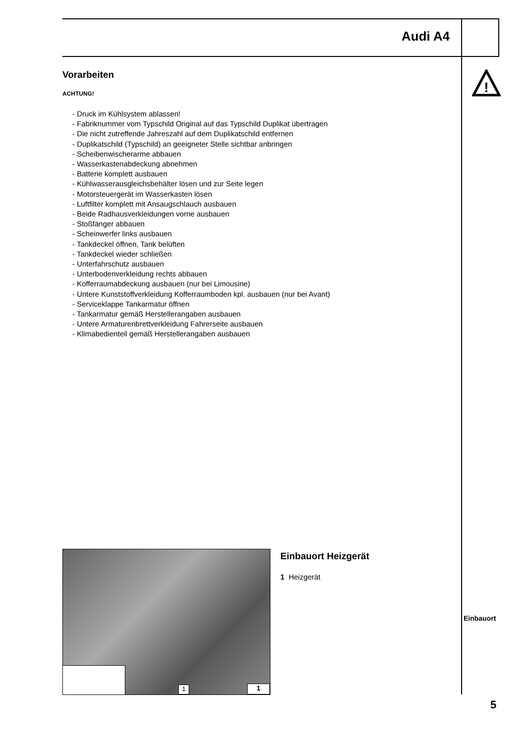Audi A4
!
Vorarbeiten
ACHTUNG!
- Druck im Kühlsystem ablassen!
- Fabriknummer vom Typschild Original auf das Typschild Duplikat übertragen
- Die nicht zutreffende Jahreszahl auf dem Duplikatschild entfernen
- Duplikatschild (Typschild) an geeigneter Stelle sichtbar anbringen
- Scheibenwischerarme abbauen
- Wasserkastenabdeckung abnehmen
- Batterie komplett ausbauen
- Kühlwasserausgleichsbehälter lösen und zur Seite legen
- Motorsteuergerät im Wasserkasten lösen
- Luftfilter komplett mit Ansaugschlauch ausbauen
- Beide Radhausverkleidungen vorne ausbauen
- Stoßfänger abbauen
- Scheinwerfer links ausbauen
- Tankdeckel öffnen, Tank belüften
- Tankdeckel wieder schließen
- Unterfahrschutz ausbauen
- Unterbodenverkleidung rechts abbauen
- Kofferraumabdeckung ausbauen (nur bei Limousine)
- Untere Kunststoffverkleidung Kofferraumboden kpl. ausbauen (nur bei Avant)
- Serviceklappe Tankarmatur öffnen
- Tankarmatur gemäß Herstellerangaben ausbauen
- Untere Armaturenbrettverkleidung Fahrerseite ausbauen
- Klimabedienteil gemäß Herstellerangaben ausbauen
1 1
Einbauort Heizgerät
1 Heizgerät
Einbauort
5